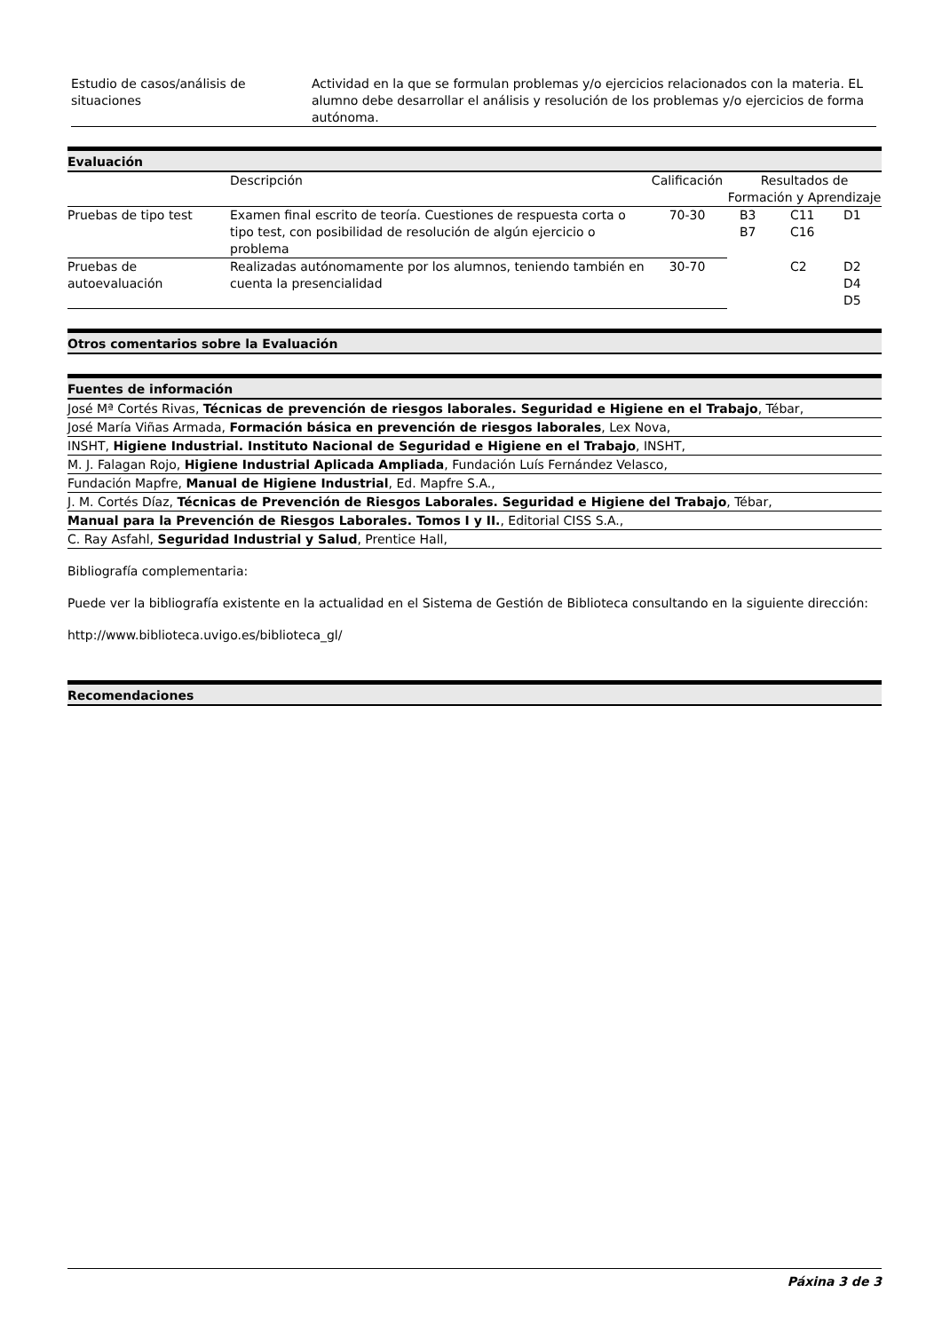| Estudio de casos/análisis de situaciones | Actividad en la que se formulan problemas y/o ejercicios relacionados con la materia. EL alumno debe desarrollar el análisis y resolución de los problemas y/o ejercicios de forma autónoma. |
Evaluación
| | Descripción | Calificación | Resultados de Formación y Aprendizaje | | |
| Pruebas de tipo test | Examen final escrito de teoría. Cuestiones de respuesta corta o tipo test, con posibilidad de resolución de algún ejercicio o problema | 70-30 | B3 B7 | C11 C16 | D1 |
| Pruebas de autoevaluación | Realizadas autónomamente por los alumnos, teniendo también en cuenta la presencialidad | 30-70 | | C2 | D2 D4 D5 |
Otros comentarios sobre la Evaluación
Fuentes de información
José Mª Cortés Rivas, Técnicas de prevención de riesgos laborales. Seguridad e Higiene en el Trabajo, Tébar,
José María Viñas Armada, Formación básica en prevención de riesgos laborales, Lex Nova,
INSHT, Higiene Industrial. Instituto Nacional de Seguridad e Higiene en el Trabajo, INSHT,
M. J. Falagan Rojo, Higiene Industrial Aplicada Ampliada, Fundación Luís Fernández Velasco,
Fundación Mapfre, Manual de Higiene Industrial, Ed. Mapfre S.A.,
J. M. Cortés Díaz, Técnicas de Prevención de Riesgos Laborales. Seguridad e Higiene del Trabajo, Tébar,
Manual para la Prevención de Riesgos Laborales. Tomos I y II., Editorial CISS S.A.,
C. Ray Asfahl, Seguridad Industrial y Salud, Prentice Hall,
Bibliografía complementaria:
Puede ver la bibliografía existente en la actualidad en el Sistema de Gestión de Biblioteca consultando en la siguiente dirección:
http://www.biblioteca.uvigo.es/biblioteca_gl/
Recomendaciones
Páxina 3 de 3